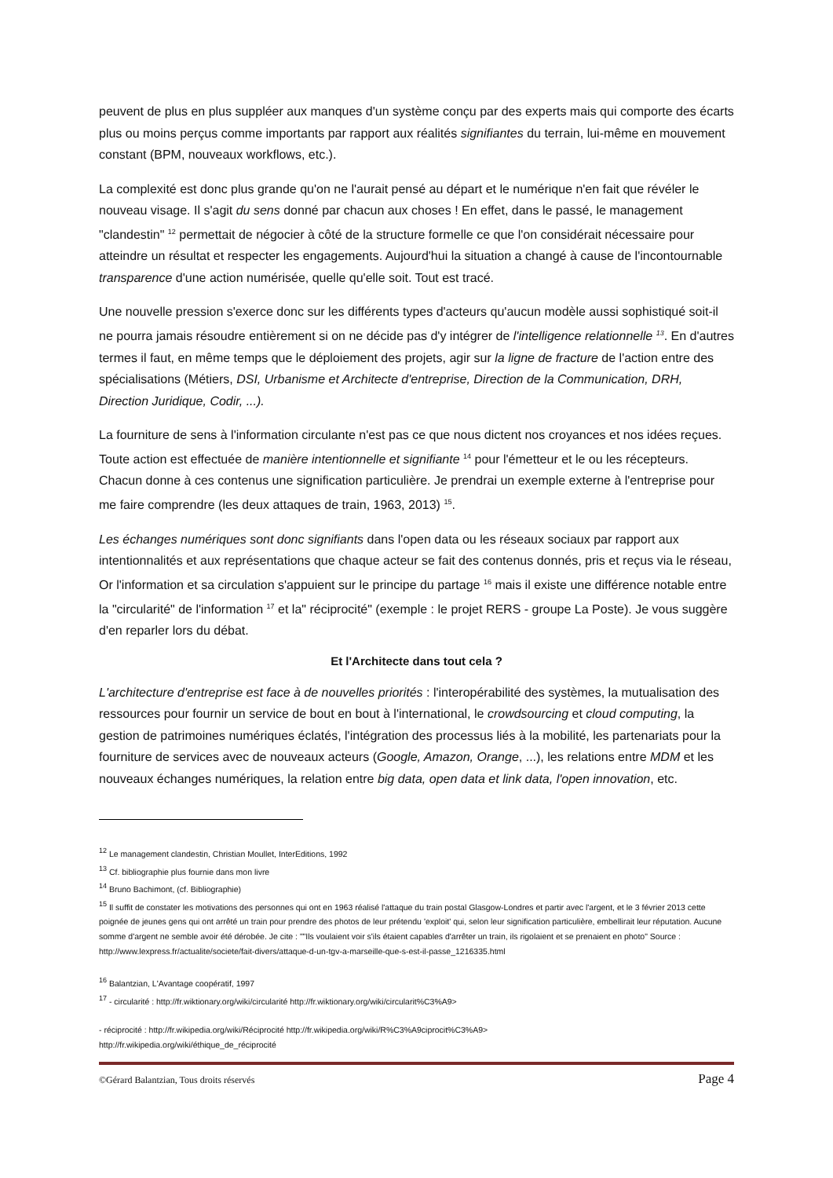peuvent de plus en plus suppléer aux manques d'un système conçu par des experts mais qui comporte des écarts plus ou moins perçus comme importants par rapport aux réalités signifiantes du terrain, lui-même en mouvement constant (BPM, nouveaux workflows, etc.).
La complexité est donc plus grande qu'on ne l'aurait pensé au départ et le numérique n'en fait que révéler le nouveau visage. Il s'agit du sens donné par chacun aux choses ! En effet, dans le passé, le management "clandestin" <sup>12</sup> permettait de négocier à côté de la structure formelle ce que l'on considérait nécessaire pour atteindre un résultat et respecter les engagements. Aujourd'hui la situation a changé à cause de l'incontournable transparence d'une action numérisée, quelle qu'elle soit. Tout est tracé.
Une nouvelle pression s'exerce donc sur les différents types d'acteurs qu'aucun modèle aussi sophistiqué soit-il ne pourra jamais résoudre entièrement si on ne décide pas d'y intégrer de l'intelligence relationnelle <sup>13</sup>. En d'autres termes il faut, en même temps que le déploiement des projets, agir sur la ligne de fracture de l'action entre des spécialisations (Métiers, DSI, Urbanisme et Architecte d'entreprise, Direction de la Communication, DRH, Direction Juridique, Codir, ...).
La fourniture de sens à l'information circulante n'est pas ce que nous dictent nos croyances et nos idées reçues. Toute action est effectuée de manière intentionnelle et signifiante <sup>14</sup> pour l'émetteur et le ou les récepteurs. Chacun donne à ces contenus une signification particulière. Je prendrai un exemple externe à l'entreprise pour me faire comprendre (les deux attaques de train, 1963, 2013) <sup>15</sup>.
Les échanges numériques sont donc signifiants dans l'open data ou les réseaux sociaux par rapport aux intentionnalités et aux représentations que chaque acteur se fait des contenus donnés, pris et reçus via le réseau, Or l'information et sa circulation s'appuient sur le principe du partage <sup>16</sup> mais il existe une différence notable entre la "circularité" de l'information <sup>17</sup> et la" réciprocité" (exemple : le projet RERS - groupe La Poste). Je vous suggère d'en reparler lors du débat.
Et l'Architecte dans tout cela ?
L'architecture d'entreprise est face à de nouvelles priorités : l'interopérabilité des systèmes, la mutualisation des ressources pour fournir un service de bout en bout à l'international, le crowdsourcing et cloud computing, la gestion de patrimoines numériques éclatés, l'intégration des processus liés à la mobilité, les partenariats pour la fourniture de services avec de nouveaux acteurs (Google, Amazon, Orange, ...), les relations entre MDM et les nouveaux échanges numériques, la relation entre big data, open data et link data, l'open innovation, etc.
<sup>12</sup> Le management clandestin, Christian Moullet, InterEditions, 1992
<sup>13</sup> Cf. bibliographie plus fournie dans mon livre
<sup>14</sup> Bruno Bachimont, (cf. Bibliographie)
<sup>15</sup> Il suffit de constater les motivations des personnes qui ont en 1963 réalisé l'attaque du train postal Glasgow-Londres et partir avec l'argent, et le 3 février 2013 cette poignée de jeunes gens qui ont arrêté un train pour prendre des photos de leur prétendu 'exploit' qui, selon leur signification particulière, embellirait leur réputation. Aucune somme d'argent ne semble avoir été dérobée. Je cite : ""Ils voulaient voir s'ils étaient capables d'arrêter un train, ils rigolaient et se prenaient en photo" Source : http://www.lexpress.fr/actualite/societe/fait-divers/attaque-d-un-tgv-a-marseille-que-s-est-il-passe_1216335.html
<sup>16</sup> Balantzian, L'Avantage coopératif, 1997
<sup>17</sup> - circularité : http://fr.wiktionary.org/wiki/circularité http://fr.wiktionary.org/wiki/circularit%C3%A9>
- réciprocité : http://fr.wikipedia.org/wiki/Réciprocité http://fr.wikipedia.org/wiki/R%C3%A9ciprocit%C3%A9>
http://fr.wikipedia.org/wiki/éthique_de_réciprocité
©Gérard Balantzian, Tous droits réservés Page 4